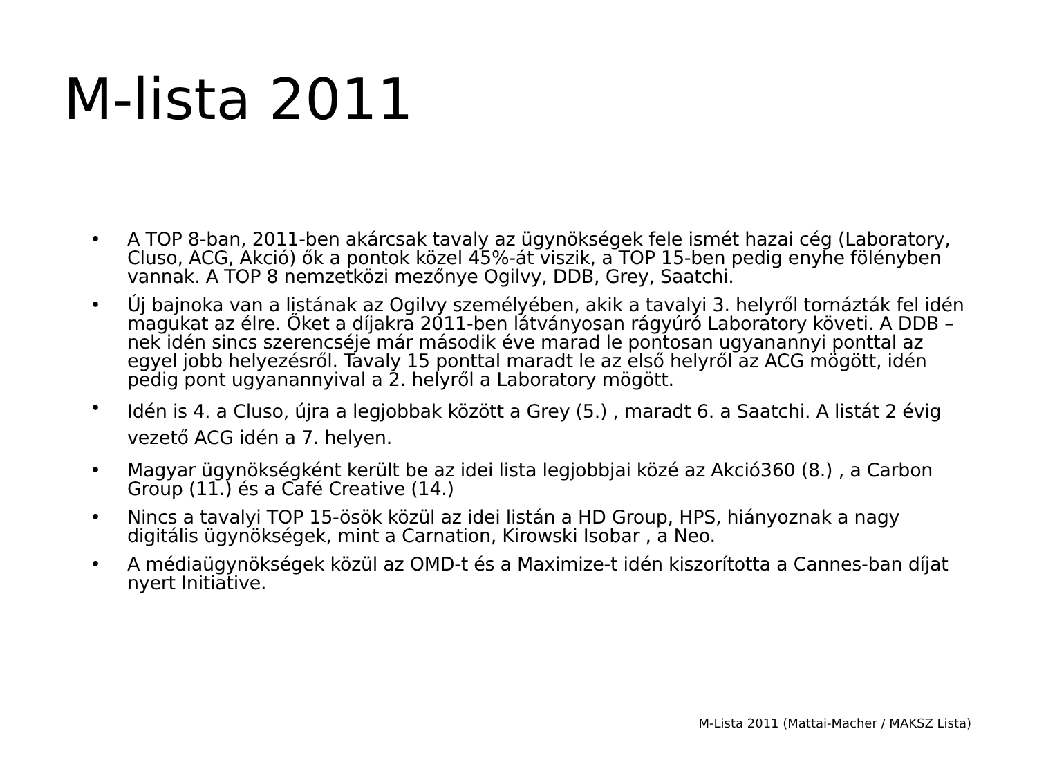M-lista 2011
• A TOP 8-ban, 2011-ben akárcsak tavaly az ügynökségek fele ismét hazai cég (Laboratory, Cluso, ACG, Akció) ők a pontok közel 45%-át viszik, a TOP 15-ben pedig enyhe fölényben vannak. A TOP 8 nemzetközi mezőnye Ogilvy, DDB, Grey, Saatchi.
• Új bajnoka van a listának az Ogilvy személyében, akik a tavalyi 3. helyről tornázták fel idén magukat az élre. Őket a díjakra 2011-ben látványosan rágyúró Laboratory követi. A DDB –nek idén sincs szerencséje már második éve marad le pontosan ugyanannyi ponttal az egyel jobb helyezésről. Tavaly 15 ponttal maradt le az első helyről az ACG mögött, idén pedig pont ugyanannyival a 2. helyről a Laboratory mögött.
• Idén is 4. a Cluso, újra a legjobbak között a Grey (5.) , maradt 6. a Saatchi. A listát 2 évig vezető ACG idén a 7. helyen.
• Magyar ügynökségként került be az idei lista legjobbjai közé az Akció360 (8.) , a Carbon Group (11.) és a Café Creative (14.)
• Nincs a tavalyi TOP 15-ösök közül az idei listán a HD Group, HPS, hiányoznak a nagy digitális ügynökségek, mint a Carnation, Kirowski Isobar , a Neo.
• A médiaügynökségek közül az OMD-t és a Maximize-t idén kiszorította a Cannes-ban díjat nyert Initiative.
M-Lista 2011 (Mattai-Macher / MAKSZ Lista)